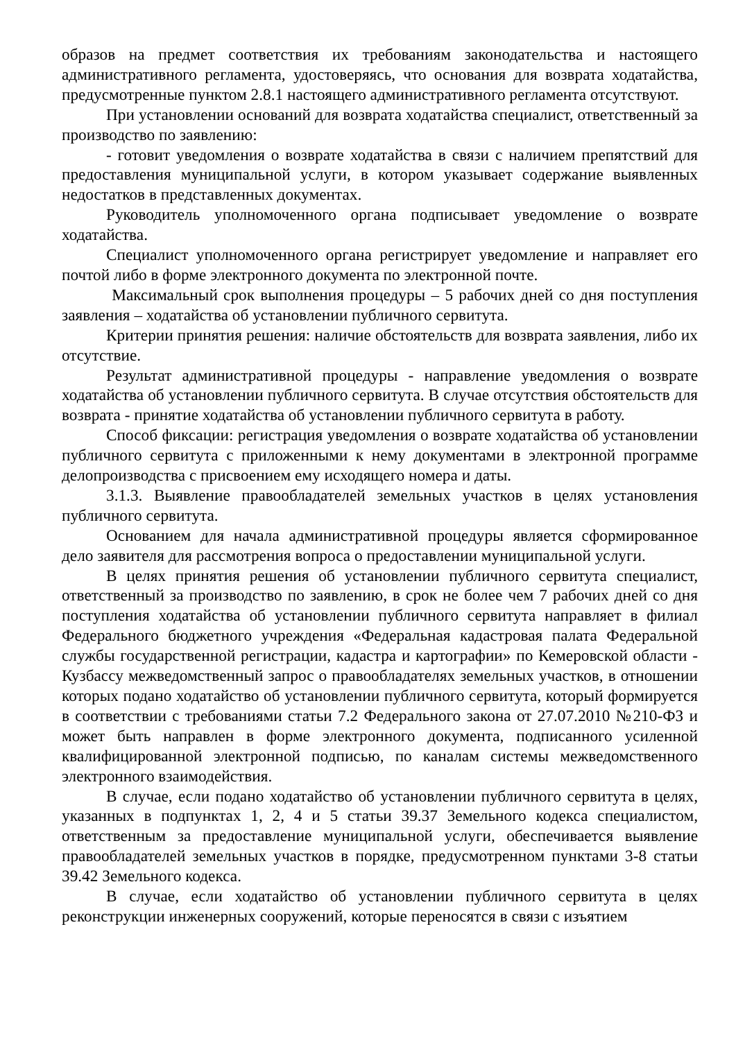образов на предмет соответствия их требованиям законодательства и настоящего административного регламента, удостоверяясь, что основания для возврата ходатайства, предусмотренные пунктом 2.8.1 настоящего административного регламента отсутствуют.
При установлении оснований для возврата ходатайства специалист, ответственный за производство по заявлению:
- готовит уведомления о возврате ходатайства в связи с наличием препятствий для предоставления муниципальной услуги, в котором указывает содержание выявленных недостатков в представленных документах.
Руководитель уполномоченного органа подписывает уведомление о возврате ходатайства.
Специалист уполномоченного органа регистрирует уведомление и направляет его почтой либо в форме электронного документа по электронной почте.
Максимальный срок выполнения процедуры – 5 рабочих дней со дня поступления заявления – ходатайства об установлении публичного сервитута.
Критерии принятия решения: наличие обстоятельств для возврата заявления, либо их отсутствие.
Результат административной процедуры - направление уведомления о возврате ходатайства об установлении публичного сервитута. В случае отсутствия обстоятельств для возврата - принятие ходатайства об установлении публичного сервитута в работу.
Способ фиксации: регистрация уведомления о возврате ходатайства об установлении публичного сервитута с приложенными к нему документами в электронной программе делопроизводства с присвоением ему исходящего номера и даты.
3.1.3. Выявление правообладателей земельных участков в целях установления публичного сервитута.
Основанием для начала административной процедуры является сформированное дело заявителя для рассмотрения вопроса о предоставлении муниципальной услуги.
В целях принятия решения об установлении публичного сервитута специалист, ответственный за производство по заявлению, в срок не более чем 7 рабочих дней со дня поступления ходатайства об установлении публичного сервитута направляет в филиал Федерального бюджетного учреждения «Федеральная кадастровая палата Федеральной службы государственной регистрации, кадастра и картографии» по Кемеровской области - Кузбассу межведомственный запрос о правообладателях земельных участков, в отношении которых подано ходатайство об установлении публичного сервитута, который формируется в соответствии с требованиями статьи 7.2 Федерального закона от 27.07.2010 №210-ФЗ и может быть направлен в форме электронного документа, подписанного усиленной квалифицированной электронной подписью, по каналам системы межведомственного электронного взаимодействия.
В случае, если подано ходатайство об установлении публичного сервитута в целях, указанных в подпунктах 1, 2, 4 и 5 статьи 39.37 Земельного кодекса специалистом, ответственным за предоставление муниципальной услуги, обеспечивается выявление правообладателей земельных участков в порядке, предусмотренном пунктами 3-8 статьи 39.42 Земельного кодекса.
В случае, если ходатайство об установлении публичного сервитута в целях реконструкции инженерных сооружений, которые переносятся в связи с изъятием